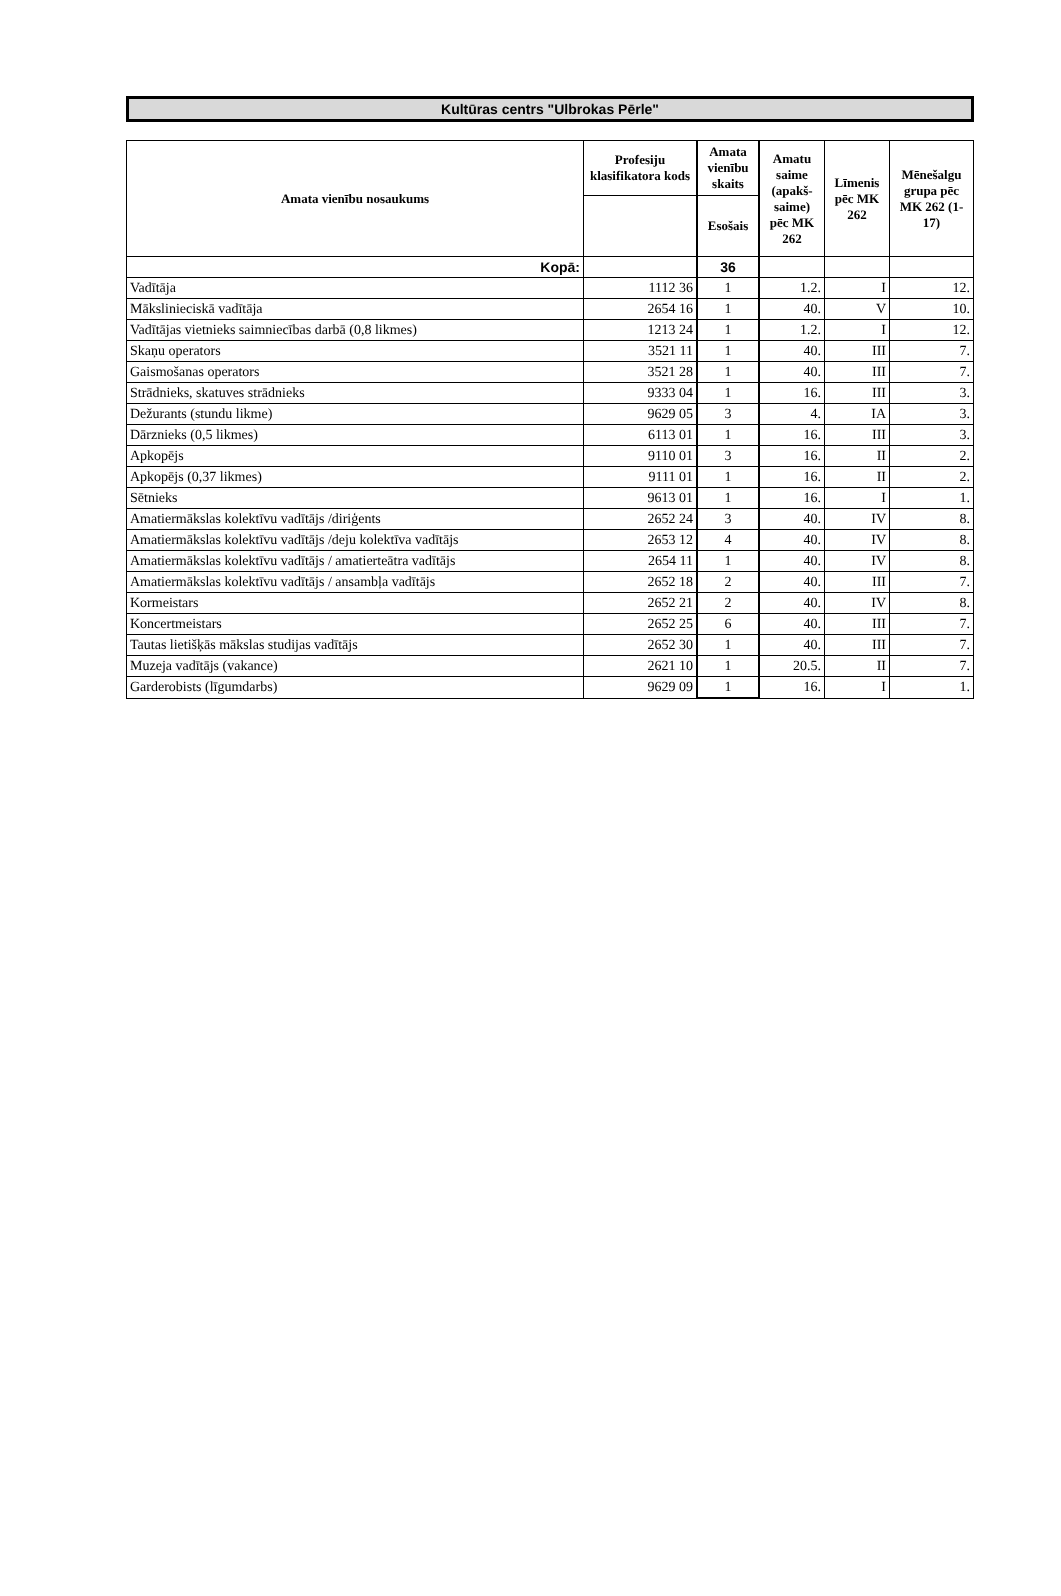Kultūras centrs "Ulbrokas Pērle"
| Amata vienību nosaukums | Profesiju klasifikatora kods | Amata vienību skaits | Amatu saime (apakš-saime) pēc MK 262 | Līmenis pēc MK 262 | Mēnešalgu grupa pēc MK 262 (1-17) |
| --- | --- | --- | --- | --- | --- |
| | | Esošais | | | |
| Kopā: | | 36 | | | |
| Vadītāja | 1112 36 | 1 | 1.2. | I | 12. |
| Mākslinieciskā vadītāja | 2654 16 | 1 | 40. | V | 10. |
| Vadītājas vietnieks saimniecības darbā (0,8 likmes) | 1213 24 | 1 | 1.2. | I | 12. |
| Skaņu operators | 3521 11 | 1 | 40. | III | 7. |
| Gaismošanas operators | 3521 28 | 1 | 40. | III | 7. |
| Strādnieks, skatuves strādnieks | 9333 04 | 1 | 16. | III | 3. |
| Dežurants (stundu likme) | 9629 05 | 3 | 4. | IA | 3. |
| Dārznieks (0,5 likmes) | 6113 01 | 1 | 16. | III | 3. |
| Apkopējs | 9110 01 | 3 | 16. | II | 2. |
| Apkopējs (0,37 likmes) | 9111 01 | 1 | 16. | II | 2. |
| Sētnieks | 9613 01 | 1 | 16. | I | 1. |
| Amatiermākslas kolektīvu vadītājs /diriģents | 2652 24 | 3 | 40. | IV | 8. |
| Amatiermākslas kolektīvu vadītājs /deju kolektīva vadītājs | 2653 12 | 4 | 40. | IV | 8. |
| Amatiermākslas kolektīvu vadītājs / amatierteātra vadītājs | 2654 11 | 1 | 40. | IV | 8. |
| Amatiermākslas kolektīvu vadītājs / ansambļa vadītājs | 2652 18 | 2 | 40. | III | 7. |
| Kormeistars | 2652 21 | 2 | 40. | IV | 8. |
| Koncertmeistars | 2652 25 | 6 | 40. | III | 7. |
| Tautas lietišķās mākslas studijas vadītājs | 2652 30 | 1 | 40. | III | 7. |
| Muzeja vadītājs (vakance) | 2621 10 | 1 | 20.5. | II | 7. |
| Garderobists (līgumdarbs) | 9629 09 | 1 | 16. | I | 1. |